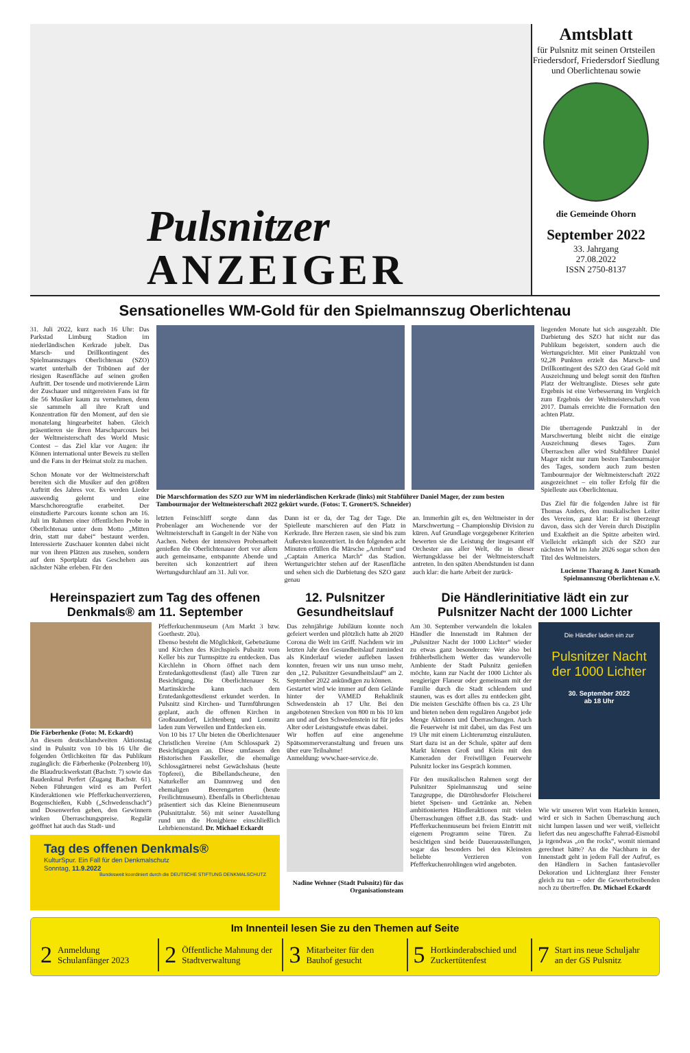Pulsnitzer
ANZEIGER
Amtsblatt
für Pulsnitz mit seinen Ortsteilen Friedersdorf, Friedersdorf Siedlung und Oberlichtenau sowie
die Gemeinde Ohorn
September 2022
33. Jahrgang
27.08.2022
ISSN 2750-8137
Sensationelles WM-Gold für den Spielmannszug Oberlichtenau
31. Juli 2022, kurz nach 16 Uhr: Das Parkstad Limburg Stadion im niederländischen Kerkrade jubelt. Das Marsch- und Drillkontingent des Spielmannszuges Oberlichtenau (SZO) wartet unterhalb der Tribünen auf der riesigen Rasenfläche auf seinen großen Auftritt. Der tosende und motivierende Lärm der Zuschauer und mitgereisten Fans ist für die 56 Musiker kaum zu vernehmen, denn sie sammeln all ihre Kraft und Konzentration für den Moment, auf den sie monatelang hingearbeitet haben. Gleich präsentieren sie ihren Marschparcours bei der Weltmeisterschaft des World Music Contest – das Ziel klar vor Augen: ihr Können international unter Beweis zu stellen und die Fans in der Heimat stolz zu machen.
Schon Monate vor der Weltmeisterschaft bereiten sich die Musiker auf den größten Auftritt des Jahres vor. Es werden Lieder auswendig gelernt und eine Marschchoreografie erarbeitet. Der einstudierte Parcours konnte schon am 16. Juli im Rahmen einer öffentlichen Probe in Oberlichtenau unter dem Motto „Mitten drin, statt nur dabei“ bestaunt werden. Interessierte Zuschauer konnten dabei nicht nur von ihren Plätzen aus zusehen, sondern auf dem Sportplatz das Geschehen aus nächster Nähe erleben. Für den
Die Marschformation des SZO zur WM im niederländischen Kerkrade (links) mit Stabführer Daniel Mager, der zum besten Tambourmajor der Weltmeisterschaft 2022 gekürt wurde. (Fotos: T. Gronert/S. Schneider)
letzten Feinschliff sorgte dann das Probenlager am Wochenende vor der Weltmeisterschaft in Gangelt in der Nähe von Aachen. Neben der intensiven Probenarbeit genießen die Oberlichtenauer dort vor allem auch gemeinsame, entspannte Abende und bereiten sich konzentriert auf ihren Wertungsdurchlauf am 31. Juli vor.
Dann ist er da, der Tag der Tage. Die Spielleute marschieren auf den Platz in Kerkrade. Ihre Herzen rasen, sie sind bis zum Äußersten konzentriert. In den folgenden acht Minuten erfüllen die Märsche „Arnhem“ und „Captain America March“ das Stadion. Wertungsrichter stehen auf der Rasenfläche und sehen sich die Darbietung des SZO ganz genau
an. Immerhin gilt es, den Weltmeister in der Marschwertung – Championship Division zu küren. Auf Grundlage vorgegebener Kriterien bewerten sie die Leistung der insgesamt elf Orchester aus aller Welt, die in dieser Wertungsklasse bei der Weltmeisterschaft antreten. In den späten Abendstunden ist dann auch klar: die harte Arbeit der zurück-
liegenden Monate hat sich ausgezahlt. Die Darbietung des SZO hat nicht nur das Publikum begeistert, sondern auch die Wertungsrichter. Mit einer Punktzahl von 92,28 Punkten erzielt das Marsch- und Drillkontingent des SZO den Grad Gold mit Auszeichnung und belegt somit den fünften Platz der Weltrangliste. Dieses sehr gute Ergebnis ist eine Verbesserung im Vergleich zum Ergebnis der Weltmeisterschaft von 2017. Damals erreichte die Formation den achten Platz.
Die überragende Punktzahl in der Marschwertung bleibt nicht die einzige Auszeichnung dieses Tages. Zum Überraschen aller wird Stabführer Daniel Mager nicht nur zum besten Tambourmajor des Tages, sondern auch zum besten Tambourmajor der Weltmeisterschaft 2022 ausgezeichnet – ein toller Erfolg für die Spielleute aus Oberlichtenau.
Das Ziel für die folgenden Jahre ist für Thomas Anders, den musikalischen Leiter des Vereins, ganz klar: Er ist überzeugt davon, dass sich der Verein durch Disziplin und Exaktheit an die Spitze arbeiten wird. Vielleicht erkämpft sich der SZO zur nächsten WM im Jahr 2026 sogar schon den Titel des Weltmeisters.
Lucienne Tharang & Janet Kunath
Spielmannszug Oberlichtenau e.V.
Hereinspaziert zum Tag des offenen Denkmals® am 11. September
Die Färberhenke (Foto: M. Eckardt)
An diesem deutschlandweiten Aktionstag sind in Pulsnitz von 10 bis 16 Uhr die folgenden Örtlichkeiten für das Publikum zugänglich: die Färberhenke (Polzenberg 10), die Blaudruckwerkstatt (Bachstr. 7) sowie das Baudenkmal Perfert (Zugang Bachstr. 61). Neben Führungen wird es am Perfert Kinderaktionen wie Pfefferkuchenverzieren, Bogenschießen, Kubb („Schwedenschach“) und Dosenwerfen geben, den Gewinnern winken Überraschungspreise. Regulär geöffnet hat auch das Stadt- und
Pfefferkuchenmuseum (Am Markt 3 bzw. Goethestr. 20a).
Ebenso besteht die Möglichkeit, Gebetsräume und Kirchen des Kirchspiels Pulsnitz vom Keller bis zur Turmspitze zu entdecken. Das Kirchlehn in Ohorn öffnet nach dem Erntedankgottesdienst (fast) alle Türen zur Besichtigung. Die Oberlichtenauer St. Martinskirche kann nach dem Erntedankgottesdienst erkundet werden. In Pulsnitz sind Kirchen- und Turmführungen geplant, auch die offenen Kirchen in Großnaundorf, Lichtenberg und Lomnitz laden zum Verweilen und Entdecken ein.
Von 10 bis 17 Uhr bieten die Oberlichtenauer Christlichen Vereine (Am Schlosspark 2) Besichtigungen an. Diese umfassen den Historischen Fasskeller, die ehemalige Schlossgärtnerei nebst Gewächshaus (heute Töpferei), die Bibellandscheune, den Naturkeller am Dammweg und den ehemaligen Beerengarten (heute Freilichtmuseum). Ebenfalls in Oberlichtenau präsentiert sich das Kleine Bienenmuseum (Pulsnitztalstr. 56) mit seiner Ausstellung rund um die Honigbiene einschließlich Lehrbienenstand. Dr. Michael Eckardt
Tag des offenen Denkmals®
KulturSpur. Ein Fall für den Denkmalschutz
Sonntag, 11.9.2022
Bundesweit koordiniert durch die DEUTSCHE STIFTUNG DENKMALSCHUTZ
12. Pulsnitzer Gesundheitslauf
Das zehnjährige Jubiläum konnte noch gefeiert werden und plötzlich hatte ab 2020 Corona die Welt im Griff. Nachdem wir im letzten Jahr den Gesundheitslauf zumindest als Kinderlauf wieder aufleben lassen konnten, freuen wir uns nun umso mehr, den „12. Pulsnitzer Gesundheitslauf“ am 2. September 2022 ankündigen zu können.
Gestartet wird wie immer auf dem Gelände hinter der VAMED Rehaklinik Schwedenstein ab 17 Uhr. Bei den angebotenen Strecken von 800 m bis 10 km am und auf den Schwedenstein ist für jedes Alter oder Leistungsstufe etwas dabei.
Wir hoffen auf eine angenehme Spätsommerveranstaltung und freuen uns über eure Teilnahme!
Anmeldung: www.baer-service.de.
Nadine Wehner (Stadt Pulsnitz) für das Organisationsteam
Die Händlerinitiative lädt ein zur Pulsnitzer Nacht der 1000 Lichter
Am 30. September verwandeln die lokalen Händler die Innenstadt im Rahmen der „Pulsnitzer Nacht der 1000 Lichter“ wieder zu etwas ganz besonderem: Wer also bei frühherbstlichem Wetter das wundervolle Ambiente der Stadt Pulsnitz genießen möchte, kann zur Nacht der 1000 Lichter als neugieriger Flaneur oder gemeinsam mit der Familie durch die Stadt schlendern und staunen, was es dort alles zu entdecken gibt. Die meisten Geschäfte öffnen bis ca. 23 Uhr und bieten neben dem regulären Angebot jede Menge Aktionen und Überraschungen. Auch die Feuerwehr ist mit dabei, um das Fest um 19 Uhr mit einem Lichterumzug einzuläuten. Start dazu ist an der Schule, später auf dem Markt können Groß und Klein mit den Kameraden der Freiwilligen Feuerwehr Pulsnitz locker ins Gespräch kommen.
Für den musikalischen Rahmen sorgt der Pulsnitzer Spielmannszug und seine Tanzgruppe, die Dürröhrsdorfer Fleischerei bietet Speisen- und Getränke an. Neben ambitionierten Händleraktionen mit vielen Überraschungen öffnet z.B. das Stadt- und Pfefferkuchenmuseum bei freiem Eintritt mit eigenem Programm seine Türen. Zu besichtigen sind beide Dauerausstellungen, sogar das besonders bei den Kleinsten beliebte Verzieren von Pfefferkuchenrohlingen wird angeboten.
Die Händler laden ein zur
Pulsnitzer Nacht der 1000 Lichter
30. September 2022
ab 18 Uhr
Wie wir unseren Wirt vom Harlekin kennen, wird er sich in Sachen Überraschung auch nicht lumpen lassen und wer weiß, vielleicht liefert das neu angeschaffte Fahrrad-Eismobil ja irgendwas „on the rocks“, womit niemand gerechnet hätte? An die Nachbarn in der Innenstadt geht in jedem Fall der Aufruf, es den Händlern in Sachen fantasievoller Dekoration und Lichterglanz ihrer Fenster gleich zu tun – oder die Gewerbetreibenden noch zu übertreffen. Dr. Michael Eckardt
Im Innenteil lesen Sie zu den Themen auf Seite
2 Anmeldung Schulanfänger 2023
2 Öffentliche Mahnung der Stadtverwaltung
3 Mitarbeiter für den Bauhof gesucht
5 Hortkinderabschied und Zuckertütenfest
7 Start ins neue Schuljahr an der GS Pulsnitz